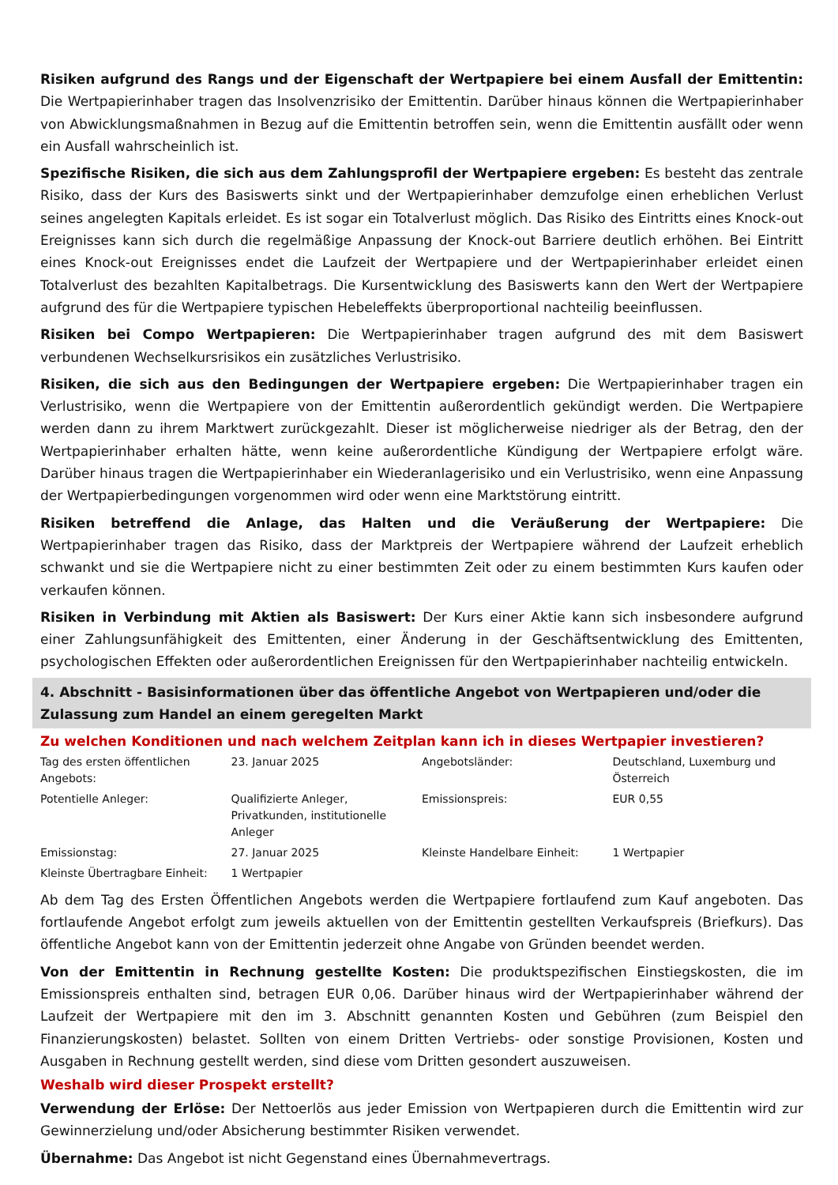Risiken aufgrund des Rangs und der Eigenschaft der Wertpapiere bei einem Ausfall der Emittentin: Die Wertpapierinhaber tragen das Insolvenzrisiko der Emittentin. Darüber hinaus können die Wertpapierinhaber von Abwicklungsmaßnahmen in Bezug auf die Emittentin betroffen sein, wenn die Emittentin ausfällt oder wenn ein Ausfall wahrscheinlich ist.
Spezifische Risiken, die sich aus dem Zahlungsprofil der Wertpapiere ergeben: Es besteht das zentrale Risiko, dass der Kurs des Basiswerts sinkt und der Wertpapierinhaber demzufolge einen erheblichen Verlust seines angelegten Kapitals erleidet. Es ist sogar ein Totalverlust möglich. Das Risiko des Eintritts eines Knock-out Ereignisses kann sich durch die regelmäßige Anpassung der Knock-out Barriere deutlich erhöhen. Bei Eintritt eines Knock-out Ereignisses endet die Laufzeit der Wertpapiere und der Wertpapierinhaber erleidet einen Totalverlust des bezahlten Kapitalbetrags. Die Kursentwicklung des Basiswerts kann den Wert der Wertpapiere aufgrund des für die Wertpapiere typischen Hebeleffekts überproportional nachteilig beeinflussen.
Risiken bei Compo Wertpapieren: Die Wertpapierinhaber tragen aufgrund des mit dem Basiswert verbundenen Wechselkursrisikos ein zusätzliches Verlustrisiko.
Risiken, die sich aus den Bedingungen der Wertpapiere ergeben: Die Wertpapierinhaber tragen ein Verlustrisiko, wenn die Wertpapiere von der Emittentin außerordentlich gekündigt werden. Die Wertpapiere werden dann zu ihrem Marktwert zurückgezahlt. Dieser ist möglicherweise niedriger als der Betrag, den der Wertpapierinhaber erhalten hätte, wenn keine außerordentliche Kündigung der Wertpapiere erfolgt wäre. Darüber hinaus tragen die Wertpapierinhaber ein Wiederanlagerisiko und ein Verlustrisiko, wenn eine Anpassung der Wertpapierbedingungen vorgenommen wird oder wenn eine Marktstörung eintritt.
Risiken betreffend die Anlage, das Halten und die Veräußerung der Wertpapiere: Die Wertpapierinhaber tragen das Risiko, dass der Marktpreis der Wertpapiere während der Laufzeit erheblich schwankt und sie die Wertpapiere nicht zu einer bestimmten Zeit oder zu einem bestimmten Kurs kaufen oder verkaufen können.
Risiken in Verbindung mit Aktien als Basiswert: Der Kurs einer Aktie kann sich insbesondere aufgrund einer Zahlungsunfähigkeit des Emittenten, einer Änderung in der Geschäftsentwicklung des Emittenten, psychologischen Effekten oder außerordentlichen Ereignissen für den Wertpapierinhaber nachteilig entwickeln.
4. Abschnitt - Basisinformationen über das öffentliche Angebot von Wertpapieren und/oder die Zulassung zum Handel an einem geregelten Markt
Zu welchen Konditionen und nach welchem Zeitplan kann ich in dieses Wertpapier investieren?
| Tag des ersten öffentlichen Angebots: | 23. Januar 2025 | Angebotsländer: | Deutschland, Luxemburg und Österreich |
| Potentielle Anleger: | Qualifizierte Anleger, Privatkunden, institutionelle Anleger | Emissionspreis: | EUR 0,55 |
| Emissionstag: | 27. Januar 2025 | Kleinste Handelbare Einheit: | 1 Wertpapier |
| Kleinste Übertragbare Einheit: | 1 Wertpapier | | |
Ab dem Tag des Ersten Öffentlichen Angebots werden die Wertpapiere fortlaufend zum Kauf angeboten. Das fortlaufende Angebot erfolgt zum jeweils aktuellen von der Emittentin gestellten Verkaufspreis (Briefkurs). Das öffentliche Angebot kann von der Emittentin jederzeit ohne Angabe von Gründen beendet werden.
Von der Emittentin in Rechnung gestellte Kosten: Die produktspezifischen Einstiegskosten, die im Emissionspreis enthalten sind, betragen EUR 0,06. Darüber hinaus wird der Wertpapierinhaber während der Laufzeit der Wertpapiere mit den im 3. Abschnitt genannten Kosten und Gebühren (zum Beispiel den Finanzierungskosten) belastet. Sollten von einem Dritten Vertriebs- oder sonstige Provisionen, Kosten und Ausgaben in Rechnung gestellt werden, sind diese vom Dritten gesondert auszuweisen.
Weshalb wird dieser Prospekt erstellt?
Verwendung der Erlöse: Der Nettoerlös aus jeder Emission von Wertpapieren durch die Emittentin wird zur Gewinnerzielung und/oder Absicherung bestimmter Risiken verwendet.
Übernahme: Das Angebot ist nicht Gegenstand eines Übernahmevertrags.